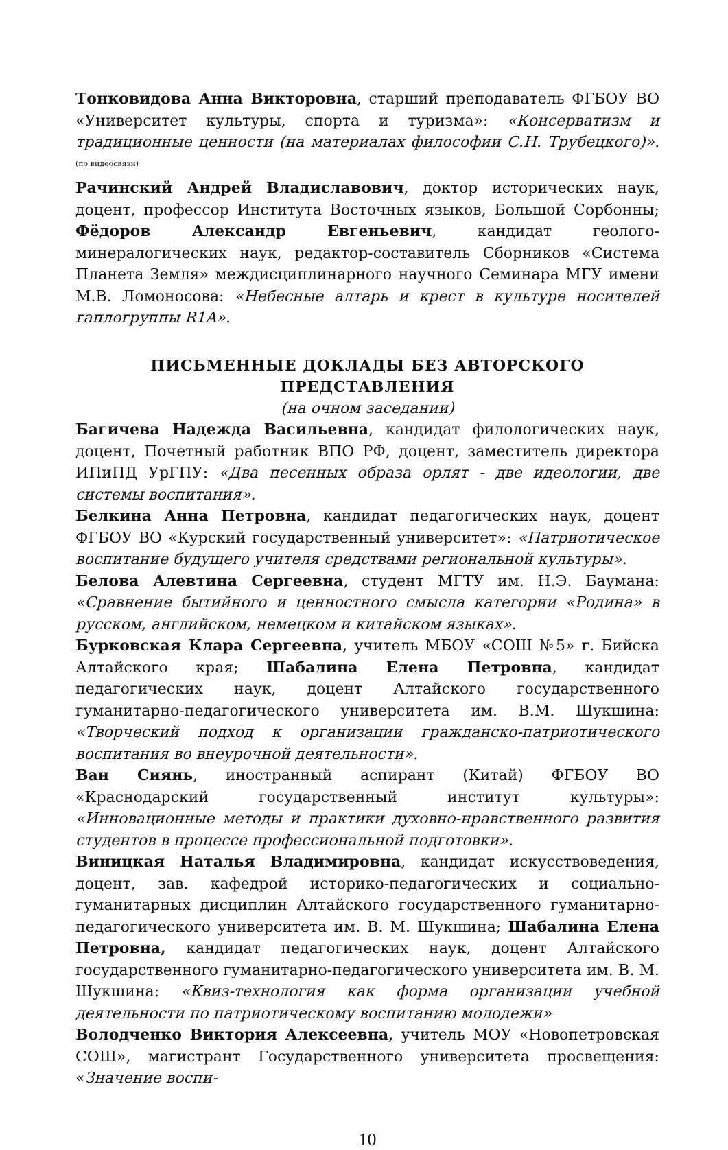Тонковидова Анна Викторовна, старший преподаватель ФГБОУ ВО «Университет культуры, спорта и туризма»: «Консерватизм и традиционные ценности (на материалах философии С.Н. Трубецкого)». (по видеосвязи)
Рачинский Андрей Владиславович, доктор исторических наук, доцент, профессор Института Восточных языков, Большой Сорбонны; Фёдоров Александр Евгеньевич, кандидат геолого-минералогических наук, редактор-составитель Сборников «Система Планета Земля» междисциплинарного научного Семинара МГУ имени М.В. Ломоносова: «Небесные алтарь и крест в культуре носителей гаплогруппы R1A».
ПИСЬМЕННЫЕ ДОКЛАДЫ БЕЗ АВТОРСКОГО ПРЕДСТАВЛЕНИЯ
(на очном заседании)
Багичева Надежда Васильевна, кандидат филологических наук, доцент, Почетный работник ВПО РФ, доцент, заместитель директора ИПиПД УрГПУ: «Два песенных образа орлят - две идеологии, две системы воспитания».
Белкина Анна Петровна, кандидат педагогических наук, доцент ФГБОУ ВО «Курский государственный университет»: «Патриотическое воспитание будущего учителя средствами региональной культуры».
Белова Алевтина Сергеевна, студент МГТУ им. Н.Э. Баумана: «Сравнение бытийного и ценностного смысла категории «Родина» в русском, английском, немецком и китайском языках».
Бурковская Клара Сергеевна, учитель МБОУ «СОШ №5» г. Бийска Алтайского края; Шабалина Елена Петровна, кандидат педагогических наук, доцент Алтайского государственного гуманитарно-педагогического университета им. В.М. Шукшина: «Творческий подход к организации гражданско-патриотического воспитания во внеурочной деятельности».
Ван Сиянь, иностранный аспирант (Китай) ФГБОУ ВО «Краснодарский государственный институт культуры»: «Инновационные методы и практики духовно-нравственного развития студентов в процессе профессиональной подготовки».
Виницкая Наталья Владимировна, кандидат искусствоведения, доцент, зав. кафедрой историко-педагогических и социально-гуманитарных дисциплин Алтайского государственного гуманитарно-педагогического университета им. В. М. Шукшина; Шабалина Елена Петровна, кандидат педагогических наук, доцент Алтайского государственного гуманитарно-педагогического университета им. В. М. Шукшина: «Квиз-технология как форма организации учебной деятельности по патриотическому воспитанию молодежи»
Володченко Виктория Алексеевна, учитель МОУ «Новопетровская СОШ», магистрант Государственного университета просвещения: «Значение воспи-
10